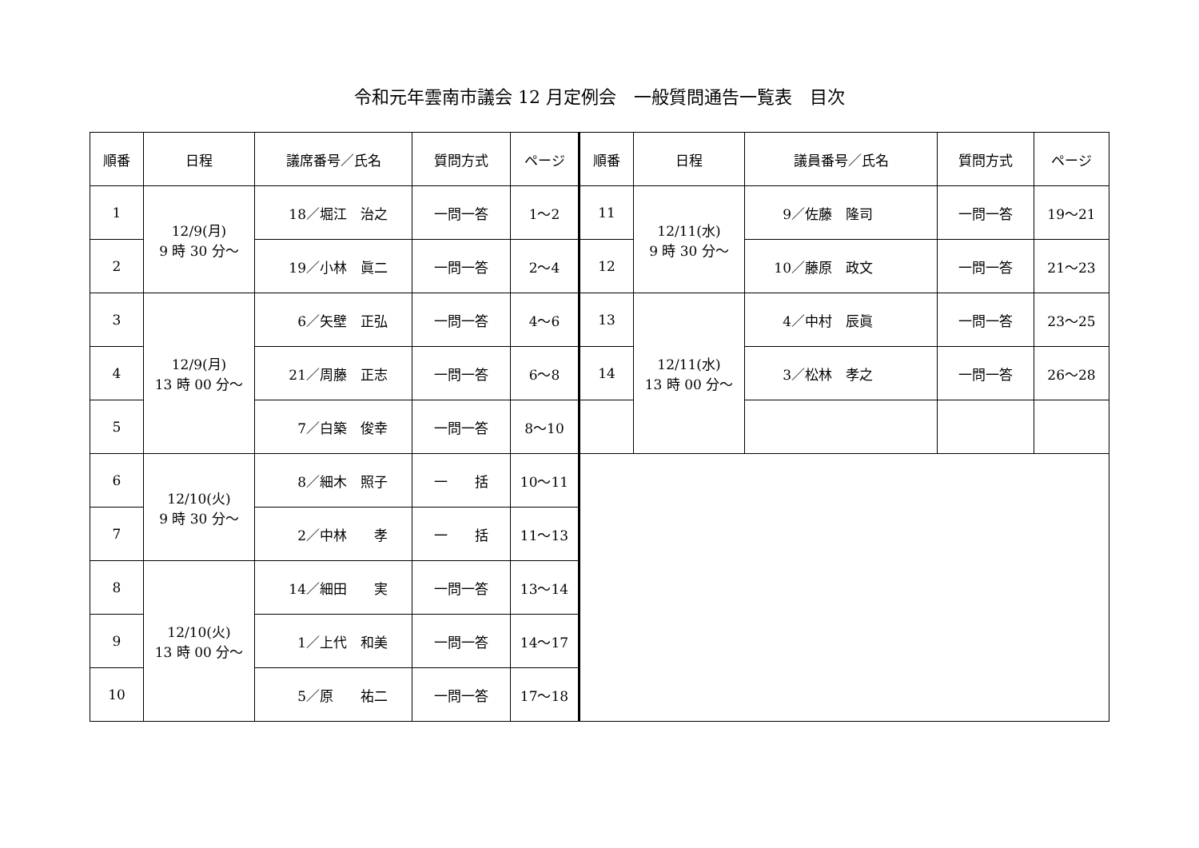令和元年雲南市議会 12 月定例会　一般質問通告一覧表　目次
| 順番 | 日程 | 議席番号／氏名 | 質問方式 | ページ | 順番 | 日程 | 議員番号／氏名 | 質問方式 | ページ |
| --- | --- | --- | --- | --- | --- | --- | --- | --- | --- |
| 1 | 12/9(月) 9 時 30 分～ | 18／堀江 治之 | 一問一答 | 1～2 | 11 | 12/11(水) 9 時 30 分～ | 9／佐藤 隆司 | 一問一答 | 19～21 |
| 2 | | 19／小林 眞二 | 一問一答 | 2～4 | 12 | | 10／藤原 政文 | 一問一答 | 21～23 |
| 3 | 12/9(月) 13 時 00 分～ | 6／矢壁 正弘 | 一問一答 | 4～6 | 13 | 12/11(水) 13 時 00 分～ | 4／中村 辰眞 | 一問一答 | 23～25 |
| 4 | | 21／周藤 正志 | 一問一答 | 6～8 | 14 | | 3／松林 孝之 | 一問一答 | 26～28 |
| 5 | | 7／白築 俊幸 | 一問一答 | 8～10 | | | | | |
| 6 | 12/10(火) 9 時 30 分～ | 8／細木 照子 | 一 括 | 10～11 | | | | | |
| 7 | | 2／中林 孝 | 一 括 | 11～13 | | | | | |
| 8 | 12/10(火) 13 時 00 分～ | 14／細田 実 | 一問一答 | 13～14 | | | | | |
| 9 | | 1／上代 和美 | 一問一答 | 14～17 | | | | | |
| 10 | | 5／原 祐二 | 一問一答 | 17～18 | | | | | |